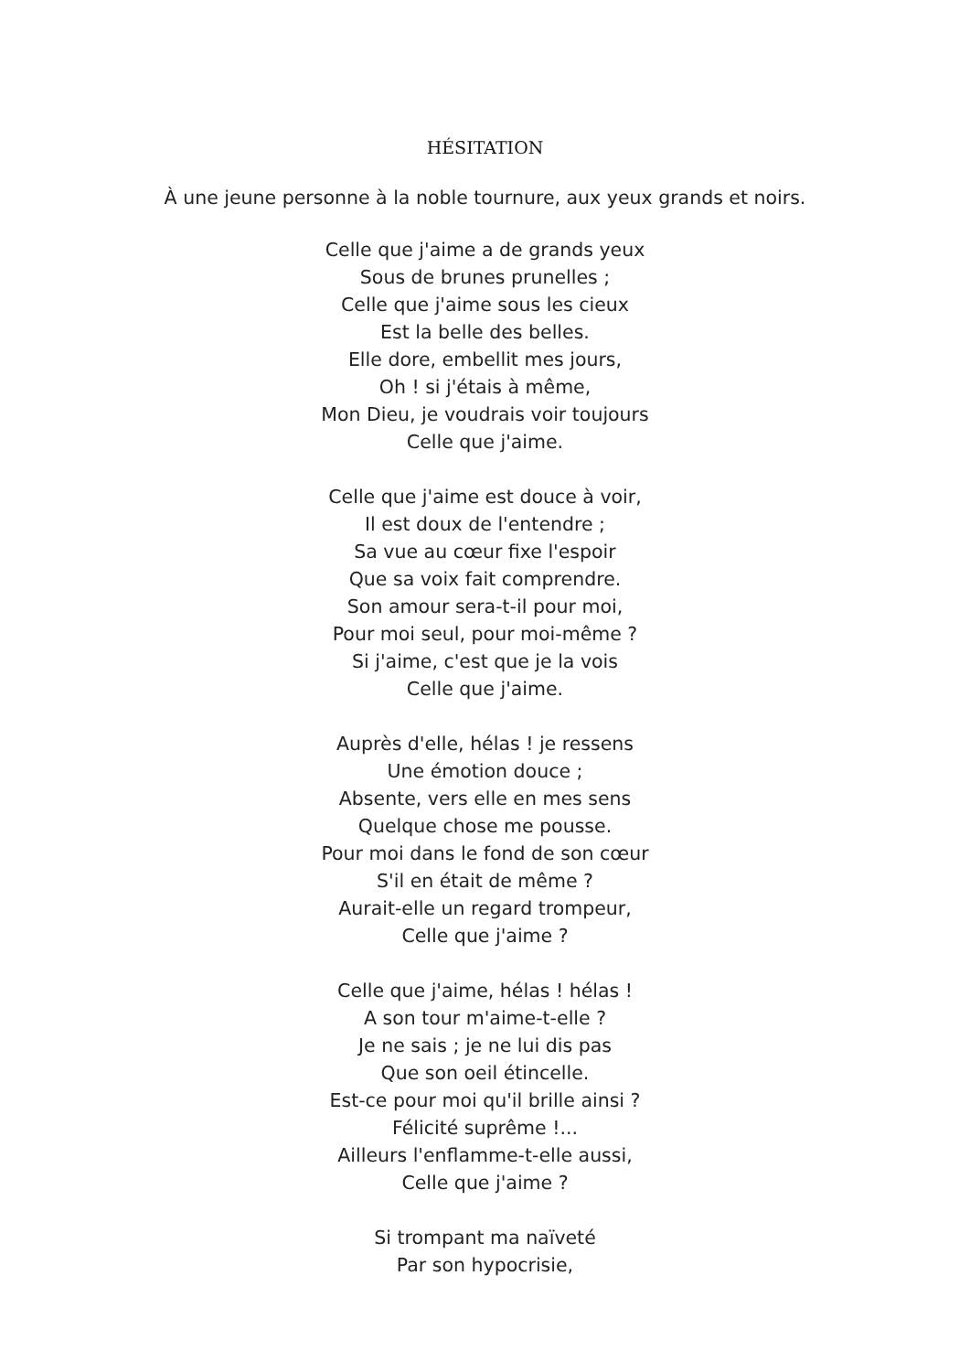HÉSITATION
À une jeune personne à la noble tournure, aux yeux grands et noirs.
Celle que j'aime a de grands yeux
Sous de brunes prunelles ;
Celle que j'aime sous les cieux
Est la belle des belles.
Elle dore, embellit mes jours,
Oh ! si j'étais à même,
Mon Dieu, je voudrais voir toujours
Celle que j'aime.
Celle que j'aime est douce à voir,
Il est doux de l'entendre ;
Sa vue au cœur fixe l'espoir
Que sa voix fait comprendre.
Son amour sera-t-il pour moi,
Pour moi seul, pour moi-même ?
Si j'aime, c'est que je la vois
Celle que j'aime.
Auprès d'elle, hélas ! je ressens
Une émotion douce ;
Absente, vers elle en mes sens
Quelque chose me pousse.
Pour moi dans le fond de son cœur
S'il en était de même ?
Aurait-elle un regard trompeur,
Celle que j'aime ?
Celle que j'aime, hélas ! hélas !
A son tour m'aime-t-elle ?
Je ne sais ; je ne lui dis pas
Que son oeil étincelle.
Est-ce pour moi qu'il brille ainsi ?
Félicité suprême !...
Ailleurs l'enflamme-t-elle aussi,
Celle que j'aime ?
Si trompant ma naïveté
Par son hypocrisie,